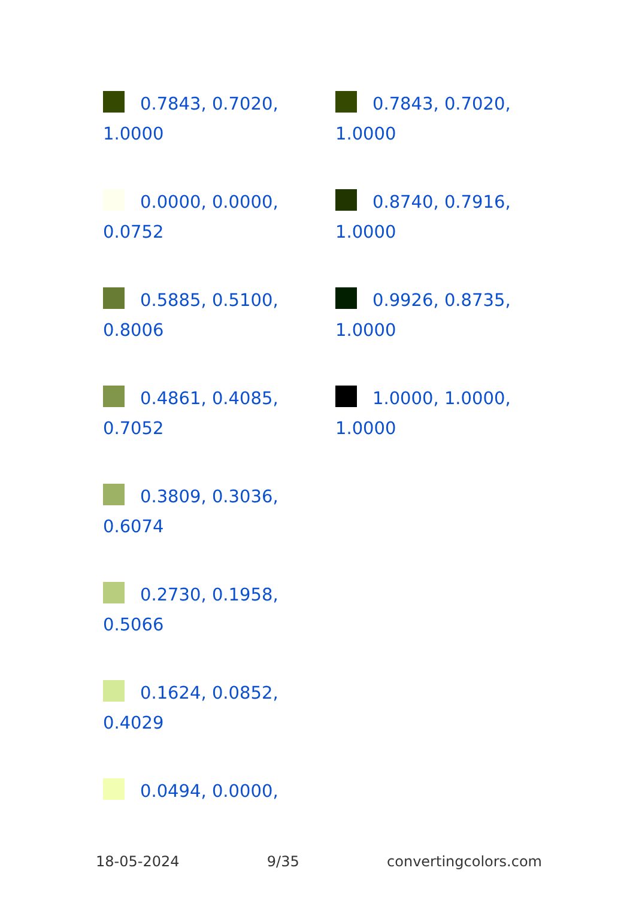0.7843, 0.7020, 1.0000
0.0000, 0.0000, 0.0752
0.5885, 0.5100, 0.8006
0.4861, 0.4085, 0.7052
0.3809, 0.3036, 0.6074
0.2730, 0.1958, 0.5066
0.1624, 0.0852, 0.4029
0.0494, 0.0000,
0.7843, 0.7020, 1.0000
0.8740, 0.7916, 1.0000
0.9926, 0.8735, 1.0000
1.0000, 1.0000, 1.0000
18-05-2024 9/35 convertingcolors.com